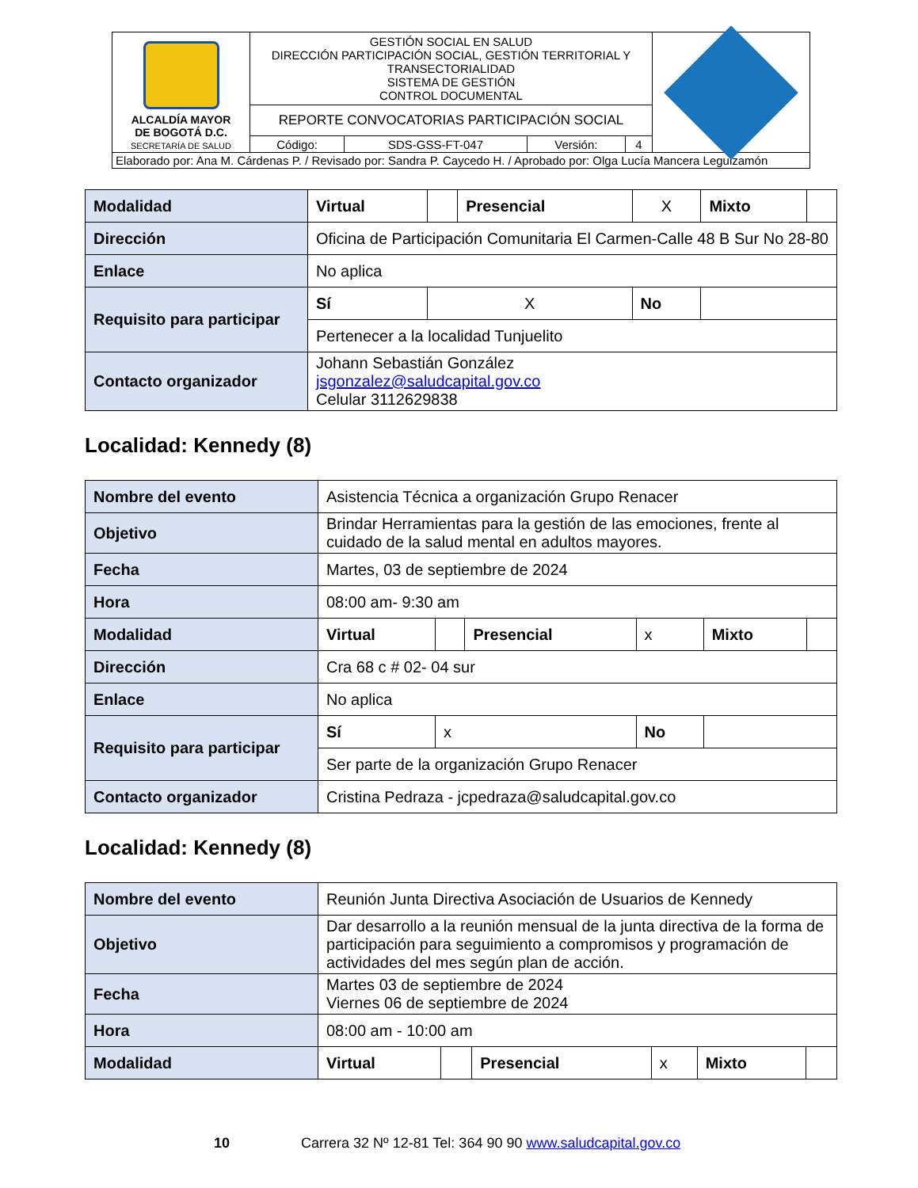| ALCALDÍA MAYOR DE BOGOTÁ D.C. SECRETARÍA DE SALUD | GESTIÓN SOCIAL EN SALUD DIRECCIÓN PARTICIPACIÓN SOCIAL, GESTIÓN TERRITORIAL Y TRANSECTORIALIDAD SISTEMA DE GESTIÓN CONTROL DOCUMENTAL | | | | |
| | REPORTE CONVOCATORIAS PARTICIPACIÓN SOCIAL | | | | |
| | Código: | SDS-GSS-FT-047 | Versión: | 4 | |
| Elaborado por: Ana M. Cárdenas P. / Revisado por: Sandra P. Caycedo H. / Aprobado por: Olga Lucía Mancera Leguizamón | | | | | |
| Modalidad | Virtual | | Presencial | X | Mixto | |
| Dirección | Oficina de Participación Comunitaria El Carmen-Calle 48 B Sur No 28-80 | | | | | |
| Enlace | No aplica | | | | | |
| Requisito para participar | Sí | X | | No | | |
| | Pertenecer a la localidad Tunjuelito | | | | | |
| Contacto organizador | Johann Sebastián González jsgonzalez@saludcapital.gov.co Celular 3112629838 | | | | | |
Localidad: Kennedy (8)
| Nombre del evento | Asistencia Técnica a organización Grupo Renacer | | | | | |
| Objetivo | Brindar Herramientas para la gestión de las emociones, frente al cuidado de la salud mental en adultos mayores. | | | | | |
| Fecha | Martes, 03 de septiembre de 2024 | | | | | |
| Hora | 08:00 am- 9:30 am | | | | | |
| Modalidad | Virtual | | Presencial | x | Mixto | |
| Dirección | Cra 68 c # 02- 04 sur | | | | | |
| Enlace | No aplica | | | | | |
| Requisito para participar | Sí | x | | No | | |
| | Ser parte de la organización Grupo Renacer | | | | | |
| Contacto organizador | Cristina Pedraza - jcpedraza@saludcapital.gov.co | | | | | |
Localidad: Kennedy (8)
| Nombre del evento | Reunión Junta Directiva Asociación de Usuarios de Kennedy | | | | | |
| Objetivo | Dar desarrollo a la reunión mensual de la junta directiva de la forma de participación para seguimiento a compromisos y programación de actividades del mes según plan de acción. | | | | | |
| Fecha | Martes 03 de septiembre de 2024 Viernes 06 de septiembre de 2024 | | | | | |
| Hora | 08:00 am - 10:00 am | | | | | |
| Modalidad | Virtual | | Presencial | x | Mixto | |
10 Carrera 32 Nº 12-81 Tel: 364 90 90 www.saludcapital.gov.co